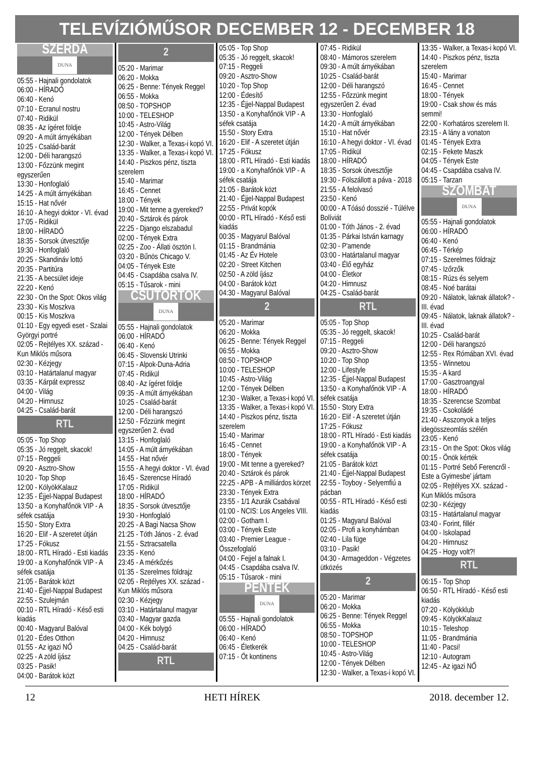TELEVÍZIÓMŰSOR DECEMBER 12 - DECEMBER 18
SZERDA
DUNA
05:55 - Hajnali gondolatok
06:00 - HÍRADÓ
06:40 - Kenó
07:10 - Ecranul nostru
07:40 - Ridikül
08:35 - Az ígéret földje
09:20 - A múlt árnyékában
10:25 - Család-barát
12:00 - Déli harangszó
13:00 - Főzzünk megint egyszerűen
13:30 - Honfoglaló
14:25 - A múlt árnyékában
15:15 - Hat nővér
16:10 - A hegyi doktor - VI. évad
17:05 - Ridikül
18:00 - HÍRADÓ
18:35 - Sorsok útvesztője
19:30 - Honfoglaló
20:25 - Skandináv lottó
20:35 - Partitúra
21:35 - A becsület ideje
22:20 - Kenó
22:30 - On the Spot: Okos világ
23:30 - Kis Moszkva
00:15 - Kis Moszkva
01:10 - Egy egyedi eset - Szalai Györgyi portré
02:05 - Rejtélyes XX. század - Kun Miklós műsora
02:30 - Kézjegy
03:10 - Határtalanul magyar
03:35 - Kárpát expressz
04:00 - Világ
04:20 - Himnusz
04:25 - Család-barát
RTL
05:05 - Top Shop
05:35 - Jó reggelt, skacok!
07:15 - Reggeli
09:20 - Asztro-Show
10:20 - Top Shop
12:00 - KölyökKalauz
12:35 - Éjjel-Nappal Budapest
13:50 - a Konyhafőnök VIP - A séfek csatája
15:50 - Story Extra
16:20 - Elif - A szeretet útján
17:25 - Fókusz
18:00 - RTL Híradó - Esti kiadás
19:00 - a Konyhafőnök VIP - A séfek csatája
21:05 - Barátok közt
21:40 - Éjjel-Nappal Budapest
22:55 - Szulejmán
00:10 - RTL Híradó - Késő esti kiadás
00:40 - Magyarul Balóval
01:20 - Édes Otthon
01:55 - Az igazi NŐ
02:25 - A zöld íjász
03:25 - Pasik!
04:00 - Barátok közt
2
05:20 - Marimar
06:20 - Mokka
06:25 - Benne: Tények Reggel
06:55 - Mokka
08:50 - TOPSHOP
10:00 - TELESHOP
10:45 - Astro-Világ
12:00 - Tények Délben
12:30 - Walker, a Texas-i kopó VI.
13:35 - Walker, a Texas-i kopó VI.
14:40 - Piszkos pénz, tiszta szerelem
15:40 - Marimar
16:45 - Cennet
18:00 - Tények
19:00 - Mit tenne a gyereked?
20:40 - Sztárok és párok
22:25 - Django elszabadul
02:00 - Tények Extra
02:25 - Zoo - Állati ösztön I.
03:20 - Bűnös Chicago V.
04:05 - Tények Este
04:45 - Csapdába csalva IV.
05:15 - Tűsarok - mini
CSÜTÖRTÖK
DUNA
05:55 - Hajnali gondolatok
06:00 - HÍRADÓ
06:40 - Kenó
06:45 - Slovenski Utrinki
07:15 - Alpok-Duna-Adria
07:45 - Ridikül
08:40 - Az ígéret földje
09:35 - A múlt árnyékában
10:25 - Család-barát
12:00 - Déli harangszó
12:50 - Főzzünk megint egyszerűen 2. évad
13:15 - Honfoglaló
14:05 - A múlt árnyékában
14:55 - Hat nővér
15:55 - A hegyi doktor - VI. évad
16:45 - Szerencse Híradó
17:05 - Ridikül
18:00 - HÍRADÓ
18:35 - Sorsok útvesztője
19:30 - Honfoglaló
20:25 - A Bagi Nacsa Show
21:25 - Tóth János - 2. évad
21:55 - Sztracsatella
23:35 - Kenó
23:45 - A mérkőzés
01:35 - Szerelmes földrajz
02:05 - Rejtélyes XX. század - Kun Miklós műsora
02:30 - Kézjegy
03:10 - Határtalanul magyar
03:40 - Magyar gazda
04:00 - Kék bolygó
04:20 - Himnusz
04:25 - Család-barát
RTL
05:05 - Top Shop
05:35 - Jó reggelt, skacok!
07:15 - Reggeli
09:20 - Asztro-Show
10:20 - Top Shop
12:00 - Édesítő
12:35 - Éjjel-Nappal Budapest
13:50 - a Konyhafőnök VIP - A séfek csatája
15:50 - Story Extra
16:20 - Elif - A szeretet útján
17:25 - Fókusz
18:00 - RTL Híradó - Esti kiadás
19:00 - a Konyhafőnök VIP - A séfek csatája
21:05 - Barátok közt
21:40 - Éjjel-Nappal Budapest
22:55 - Privát kopók
00:00 - RTL Híradó - Késő esti kiadás
00:35 - Magyarul Balóval
01:15 - Brandmánia
01:45 - Az Év Hotele
02:20 - Street Kitchen
02:50 - A zöld íjász
04:00 - Barátok közt
04:30 - Magyarul Balóval
2
05:20 - Marimar
06:20 - Mokka
06:25 - Benne: Tények Reggel
06:55 - Mokka
08:50 - TOPSHOP
10:00 - TELESHOP
10:45 - Astro-Világ
12:00 - Tények Délben
12:30 - Walker, a Texas-i kopó VI.
13:35 - Walker, a Texas-i kopó VI.
14:40 - Piszkos pénz, tiszta szerelem
15:40 - Marimar
16:45 - Cennet
18:00 - Tények
19:00 - Mit tenne a gyereked?
20:40 - Sztárok és párok
22:25 - APB - A milliárdos körzet
23:30 - Tények Extra
23:55 - 1/1 Azurák Csabával
01:00 - NCIS: Los Angeles VIII.
02:00 - Gotham I.
03:00 - Tények Este
03:40 - Premier League - Összefoglaló
04:00 - Fejjel a falnak I.
04:45 - Csapdába csalva IV.
05:15 - Tűsarok - mini
PÉNTEK
DUNA
05:55 - Hajnali gondolatok
06:00 - HÍRADÓ
06:40 - Kenó
06:45 - Életkerék
07:15 - Öt kontinens
07:45 - Ridikül
08:40 - Mámoros szerelem
09:30 - A múlt árnyékában
10:25 - Család-barát
12:00 - Déli harangszó
12:55 - Főzzünk megint egyszerűen 2. évad
13:30 - Honfoglaló
14:20 - A múlt árnyékában
15:10 - Hat nővér
16:10 - A hegyi doktor - VI. évad
17:05 - Ridikül
18:00 - HÍRADÓ
18:35 - Sorsok útvesztője
19:30 - Fölszállott a páva - 2018
21:55 - A felolvasó
23:50 - Kenó
00:00 - A Tóásó dosszié - Túlélve Bolíviát
01:00 - Tóth János - 2. évad
01:35 - Párkai István karnagy
02:30 - P'amende
03:00 - Határtalanul magyar
03:40 - Élő egyház
04:00 - Életkor
04:20 - Himnusz
04:25 - Család-barát
RTL
05:05 - Top Shop
05:35 - Jó reggelt, skacok!
07:15 - Reggeli
09:20 - Asztro-Show
10:20 - Top Shop
12:00 - Lifestyle
12:35 - Éjjel-Nappal Budapest
13:50 - a Konyhafőnök VIP - A séfek csatája
15:50 - Story Extra
16:20 - Elif - A szeretet útján
17:25 - Fókusz
18:00 - RTL Híradó - Esti kiadás
19:00 - a Konyhafőnök VIP - A séfek csatája
21:05 - Barátok közt
21:40 - Éjjel-Nappal Budapest
22:55 - Toyboy - Selyemfiú a pácban
00:55 - RTL Híradó - Késő esti kiadás
01:25 - Magyarul Balóval
02:05 - Profi a konyhámban
02:40 - Lila füge
03:10 - Pasik!
04:30 - Armageddon - Végzetes ütközés
2
05:20 - Marimar
06:20 - Mokka
06:25 - Benne: Tények Reggel
06:55 - Mokka
08:50 - TOPSHOP
10:00 - TELESHOP
10:45 - Astro-Világ
12:00 - Tények Délben
12:30 - Walker, a Texas-i kopó VI.
13:35 - Walker, a Texas-i kopó VI.
14:40 - Piszkos pénz, tiszta szerelem
15:40 - Marimar
16:45 - Cennet
18:00 - Tények
19:00 - Csak show és más semmi!
22:00 - Korhatáros szerelem II.
23:15 - A lány a vonaton
01:45 - Tények Extra
02:15 - Fekete Maszk
04:05 - Tények Este
04:45 - Csapdába csalva IV.
05:15 - Tarzan
SZOMBAT
DUNA
05:55 - Hajnali gondolatok
06:00 - HÍRADÓ
06:40 - Kenó
06:45 - Térkép
07:15 - Szerelmes földrajz
07:45 - Izőrzők
08:15 - Rúzs és selyem
08:45 - Noé barátai
09:20 - Nálatok, laknak állatok? - III. évad
09:45 - Nálatok, laknak állatok? - III. évad
10:25 - Család-barát
12:00 - Déli harangszó
12:55 - Rex Rómában XVI. évad
13:55 - Winnetou
15:35 - A kard
17:00 - Gasztroangyal
18:00 - HÍRADÓ
18:35 - Szerencse Szombat
19:35 - Csokoládé
21:40 - Asszonyok a teljes idegösszeomlás szélén
23:05 - Kenó
23:15 - On the Spot: Okos világ
00:15 - Önök kérték
01:15 - Portré Sebő Ferencről - Este a Gyimesbe' jártam
02:05 - Rejtélyes XX. század - Kun Miklós műsora
02:30 - Kézjegy
03:15 - Határtalanul magyar
03:40 - Forint, fillér
04:00 - Iskolapad
04:20 - Himnusz
04:25 - Hogy volt?!
RTL
06:15 - Top Shop
06:50 - RTL Híradó - Késő esti kiadás
07:20 - Kölyökklub
09:45 - KölyökKalauz
10:15 - Teleshop
11:05 - Brandmánia
11:40 - Pacsi!
12:10 - Autogram
12:45 - Az igazi NŐ
12 HETI HÍREK 2018. december 12.